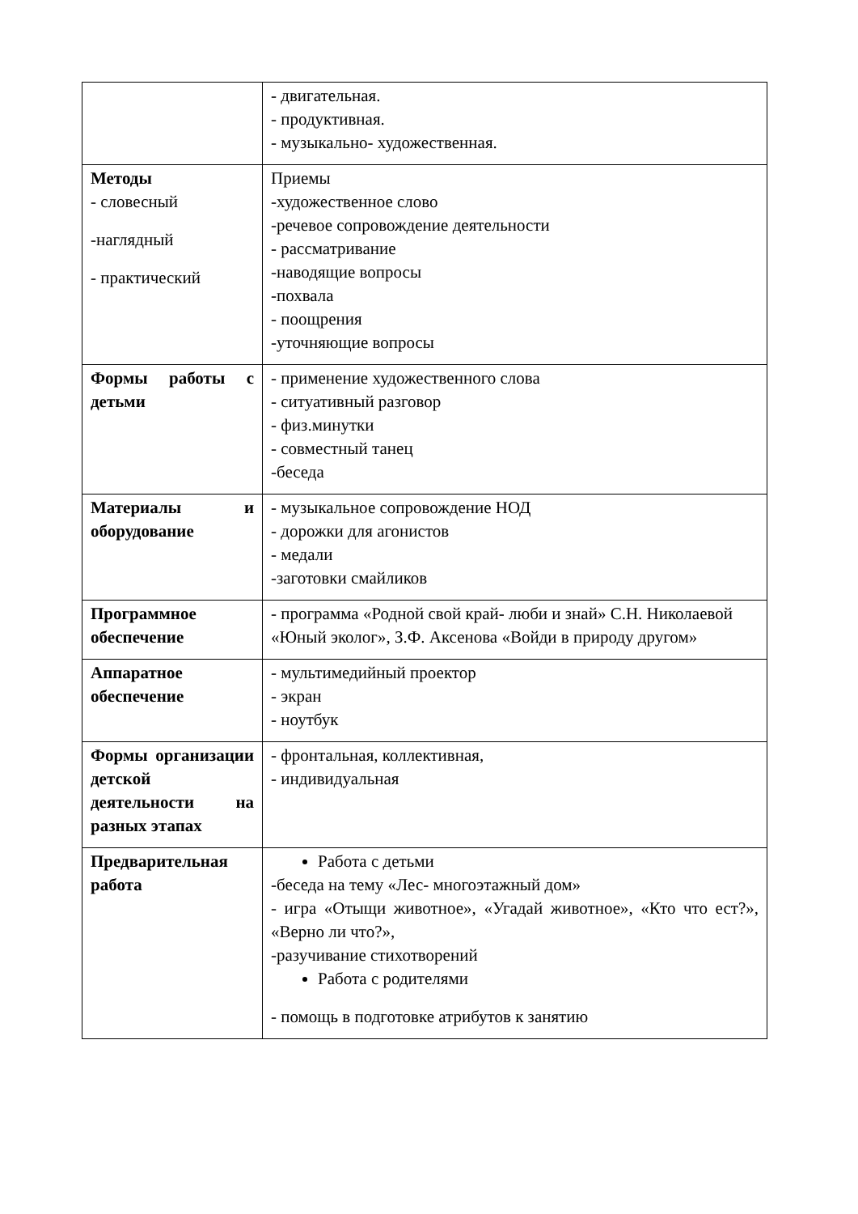| | - двигательная. - продуктивная. - музыкально- художественная. |
| Методы - словесный -наглядный - практический | Приемы -художественное слово -речевое сопровождение деятельности - рассматривание -наводящие вопросы -похвала - поощрения -уточняющие вопросы |
| Формы работы с детьми | - применение художественного слова - ситуативный разговор - физ.минутки - совместный танец -беседа |
| Материалы и оборудование | - музыкальное сопровождение НОД - дорожки для агонистов - медали -заготовки смайликов |
| Программное обеспечение | - программа «Родной свой край- люби и знай» С.Н. Николаевой «Юный эколог», З.Ф. Аксенова «Войди в природу другом» |
| Аппаратное обеспечение | - мультимедийный проектор - экран - ноутбук |
| Формы организации детской деятельности на разных этапах | - фронтальная, коллективная, - индивидуальная |
| Предварительная работа | Работа с детьми -беседа на тему «Лес- многоэтажный дом» - игра «Отыщи животное», «Угадай животное», «Кто что ест?», «Верно ли что?», -разучивание стихотворений Работа с родителями - помощь в подготовке атрибутов к занятию |